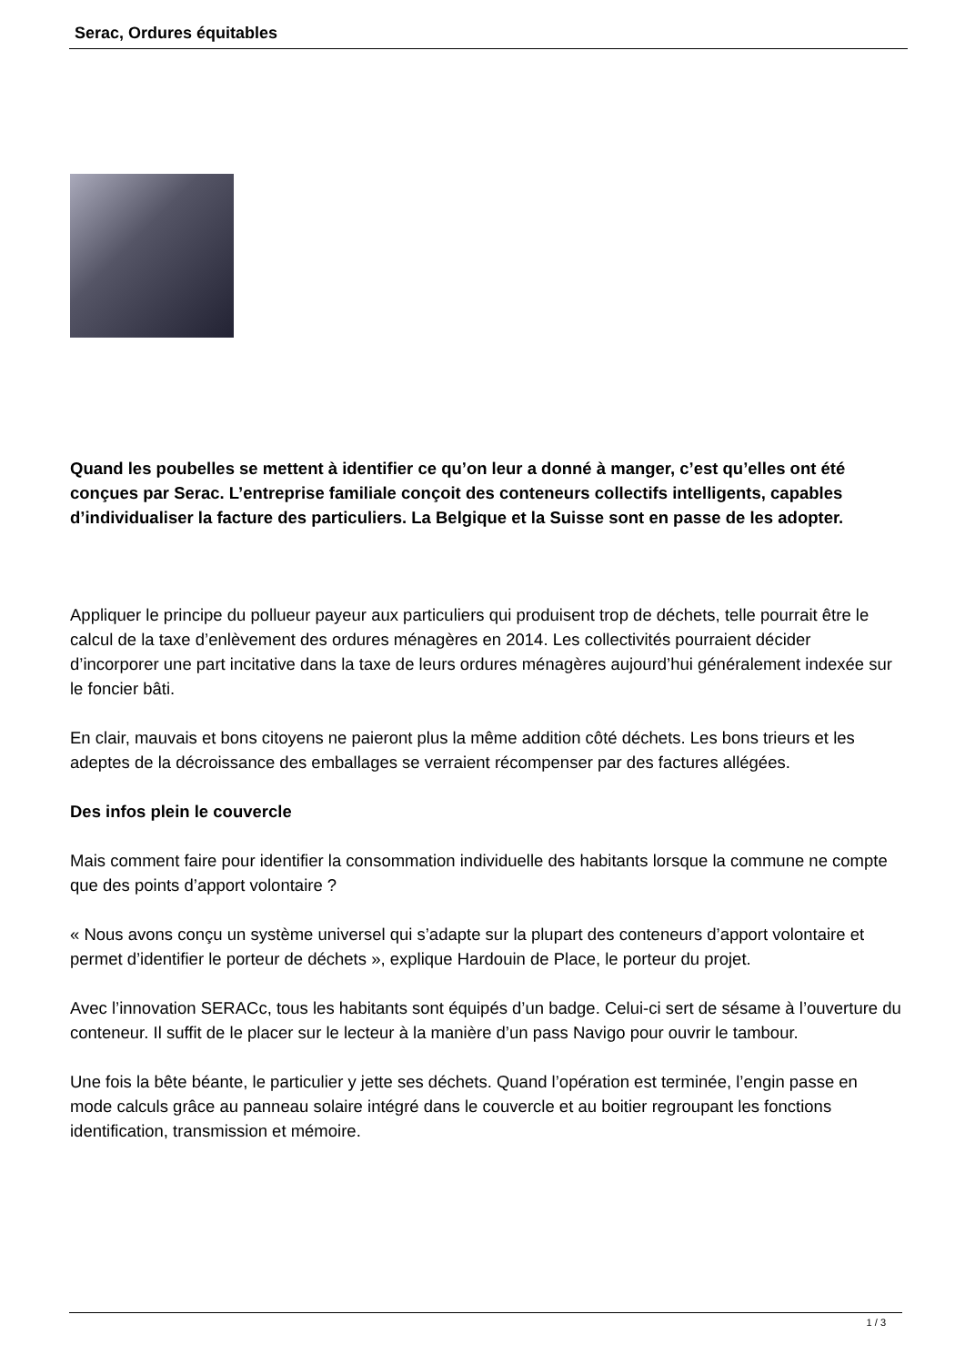Serac, Ordures équitables
Quand les poubelles se mettent à identifier ce qu’on leur a donné à manger, c’est qu’elles ont été conçues par Serac. L’entreprise familiale conçoit des conteneurs collectifs intelligents, capables d’individualiser la facture des particuliers. La Belgique et la Suisse sont en passe de les adopter.
Appliquer le principe du pollueur payeur aux particuliers qui produisent trop de déchets, telle pourrait être le calcul de la taxe d’enlèvement des ordures ménagères en 2014. Les collectivités pourraient décider d’incorporer une part incitative dans la taxe de leurs ordures ménagères aujourd’hui généralement indexée sur le foncier bâti.
En clair, mauvais et bons citoyens ne paieront plus la même addition côté déchets. Les bons trieurs et les adeptes de la décroissance des emballages se verraient récompenser par des factures allégées.
Des infos plein le couvercle
Mais comment faire pour identifier la consommation individuelle des habitants lorsque la commune ne compte que des points d’apport volontaire ?
« Nous avons conçu un système universel qui s’adapte sur la plupart des conteneurs d’apport volontaire et permet d’identifier le porteur de déchets », explique Hardouin de Place, le porteur du projet.
Avec l’innovation SERACc, tous les habitants sont équipés d’un badge. Celui-ci sert de sésame à l’ouverture du conteneur. Il suffit de le placer sur le lecteur à la manière d’un pass Navigo pour ouvrir le tambour.
Une fois la bête béante, le particulier y jette ses déchets. Quand l’opération est terminée, l’engin passe en mode calculs grâce au panneau solaire intégré dans le couvercle et au boitier regroupant les fonctions identification, transmission et mémoire.
1 / 3